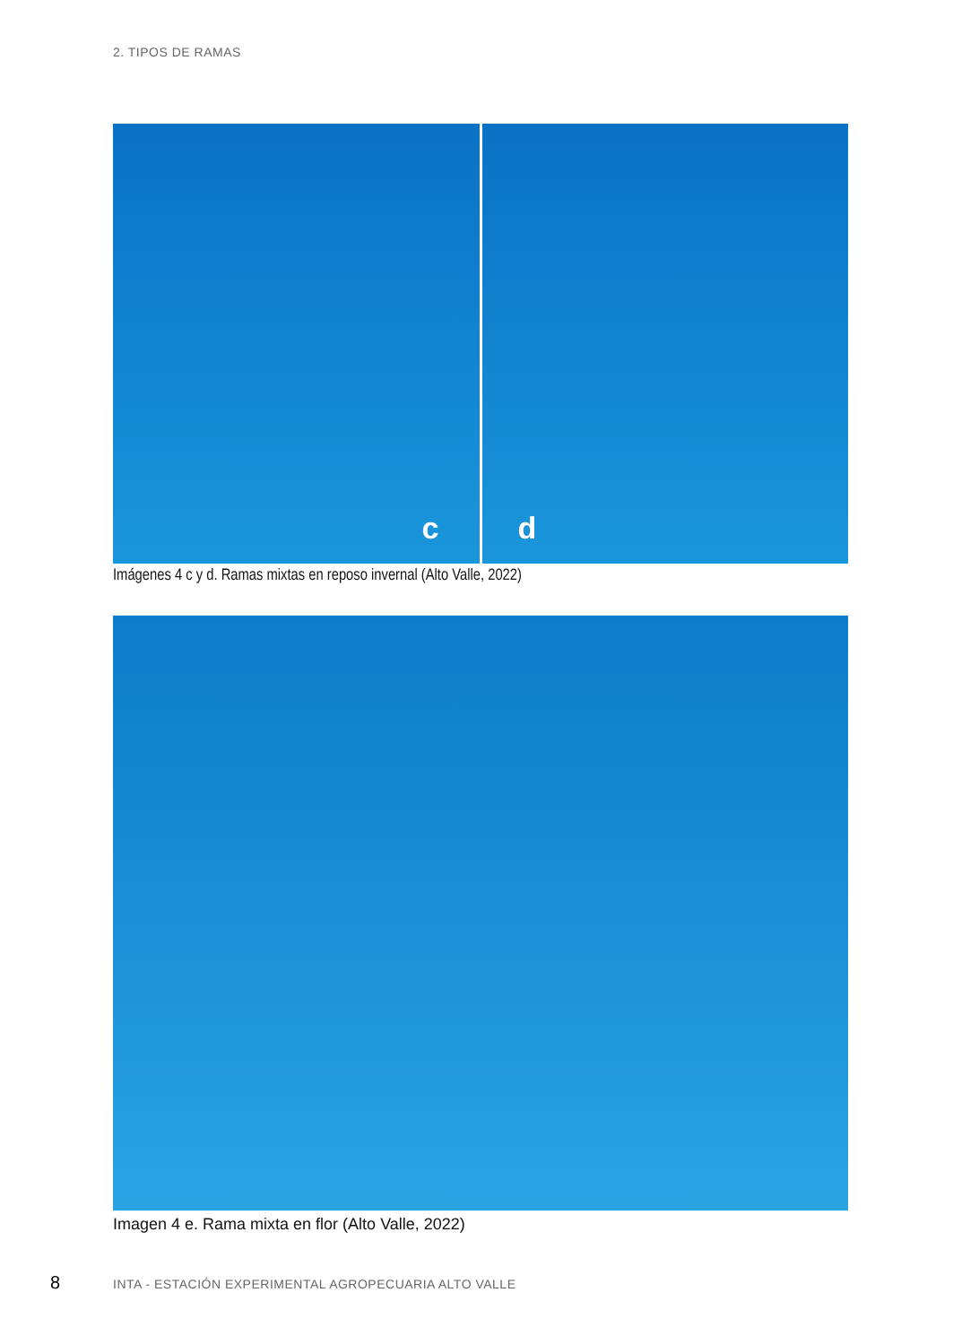2. TIPOS DE RAMAS
c
d
Imágenes 4 c y d. Ramas mixtas en reposo invernal (Alto Valle, 2022)
Imagen 4 e. Rama mixta en flor (Alto Valle, 2022)
8
INTA - ESTACIÓN EXPERIMENTAL AGROPECUARIA ALTO VALLE